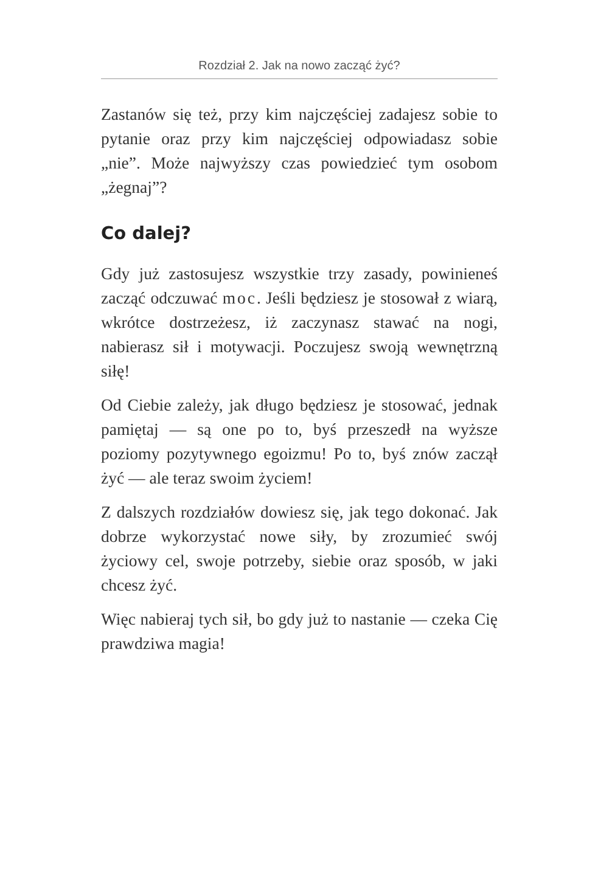Rozdział 2. Jak na nowo zacząć żyć?
Zastanów się też, przy kim najczęściej zadajesz sobie to pytanie oraz przy kim najczęściej odpowiadasz sobie „nie”. Może najwyższy czas powiedzieć tym osobom „żegnaj”?
Co dalej?
Gdy już zastosujesz wszystkie trzy zasady, powinieneś zacząć odczuwać moc. Jeśli będziesz je stosował z wiarą, wkrótce dostrzeżesz, iż zaczynasz stawać na nogi, nabierasz sił i motywacji. Poczujesz swoją wewnętrzną siłę!
Od Ciebie zależy, jak długo będziesz je stosować, jednak pamiętaj — są one po to, byś przeszedł na wyższe poziomy pozytywnego egoizmu! Po to, byś znów zaczął żyć — ale teraz swoim życiem!
Z dalszych rozdziałów dowiesz się, jak tego dokonać. Jak dobrze wykorzystać nowe siły, by zrozumieć swój życiowy cel, swoje potrzeby, siebie oraz sposób, w jaki chcesz żyć.
Więc nabieraj tych sił, bo gdy już to nastanie — czeka Cię prawdziwa magia!